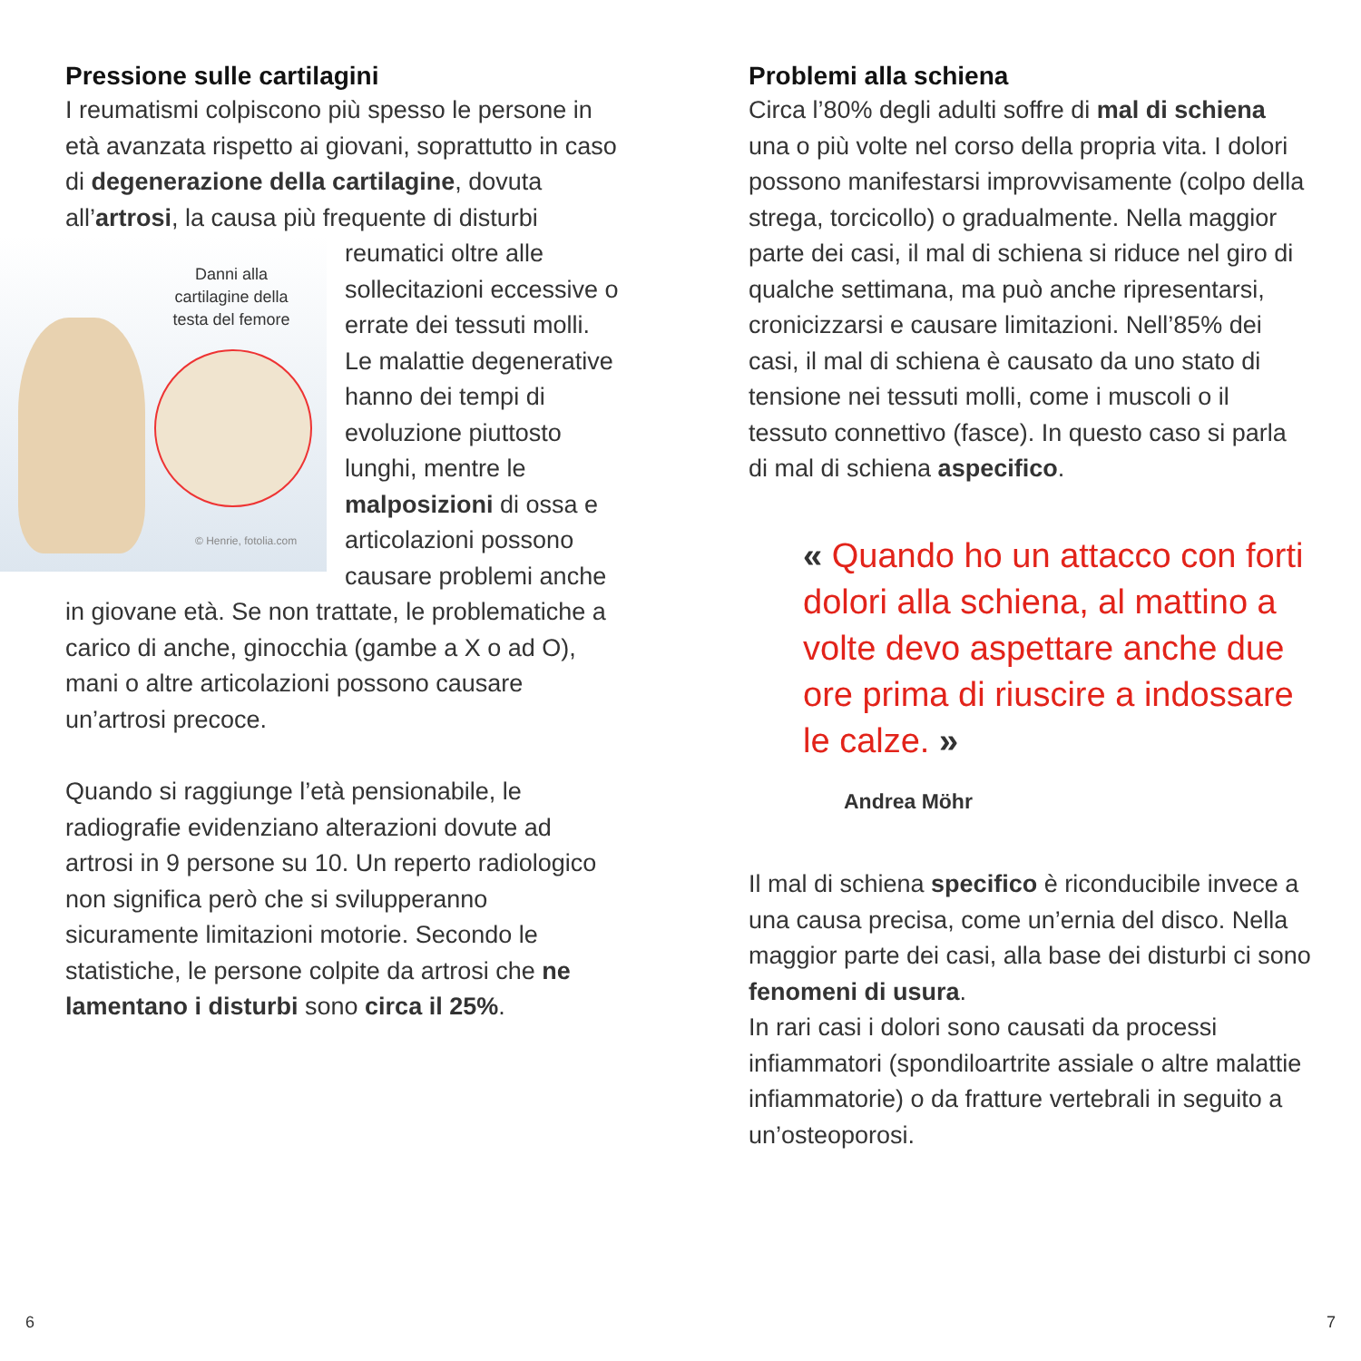Pressione sulle cartilagini
I reumatismi colpiscono più spesso le persone in età avanzata rispetto ai giovani, soprattutto in caso di degenerazione della cartilagine, dovuta all’artrosi, la causa più frequente di Danni alla cartilagine della testa del femore
© Henrie, fotolia.com disturbi reumatici oltre alle sollecitazioni eccessive o errate dei tessuti molli. Le malattie degenerative hanno dei tempi di evoluzione piuttosto lunghi, mentre le malposizioni di ossa e articolazioni possono causare problemi anche in giovane età. Se non trattate, le problematiche a carico di anche, ginocchia (gambe a X o ad O), mani o altre articolazioni possono causare un’artrosi precoce.
Quando si raggiunge l’età pensionabile, le radiografie evidenziano alterazioni dovute ad artrosi in 9 persone su 10. Un reperto radiologico non significa però che si svilupperanno sicuramente limitazioni motorie. Secondo le statistiche, le persone colpite da artrosi che ne lamentano i disturbi sono circa il 25%.
Problemi alla schiena
Circa l’80% degli adulti soffre di mal di schiena una o più volte nel corso della propria vita. I dolori possono manifestarsi improvvisamente (colpo della strega, torcicollo) o gradualmente. Nella maggior parte dei casi, il mal di schiena si riduce nel giro di qualche settimana, ma può anche ripresentarsi, cronicizzarsi e causare limitazioni. Nell’85% dei casi, il mal di schiena è causato da uno stato di tensione nei tessuti molli, come i muscoli o il tessuto connettivo (fasce). In questo caso si parla di mal di schiena aspecifico.
« Quando ho un attacco con forti dolori alla schiena, al mattino a volte devo aspettare anche due ore prima di riuscire a indossare le calze. »
Andrea Möhr
Il mal di schiena specifico è riconducibile invece a una causa precisa, come un’ernia del disco. Nella maggior parte dei casi, alla base dei disturbi ci sono fenomeni di usura.
In rari casi i dolori sono causati da processi infiammatori (spondiloartrite assiale o altre malattie infiammatorie) o da fratture vertebrali in seguito a un’osteoporosi.
6 7